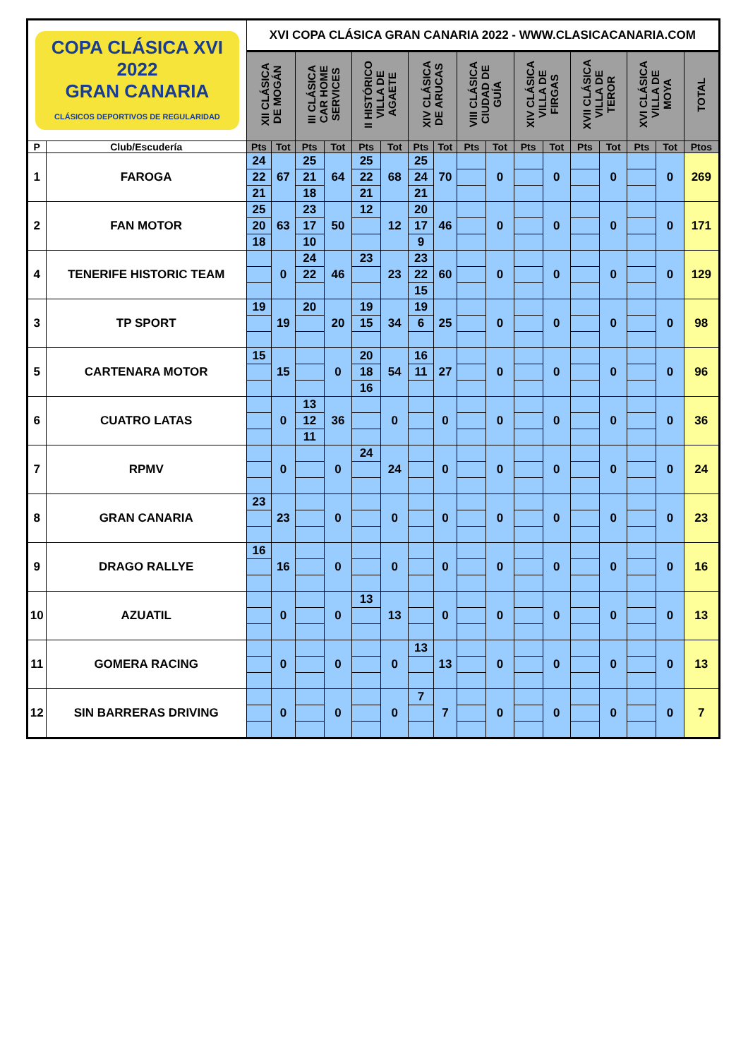| COPA CLÁSICA XVI 2022 GRAN CANARIA CLÁSICOS DEPORTIVOS DE REGULARIDAD | | XVI COPA CLÁSICA GRAN CANARIA 2022 - WWW.CLASICACANARIA.COM | | | | | | | | | | | | | | | | |
| | | XII CLÁSICA DE MOGÁN | | III CLÁSICA CAR HOME SERVICES | | II HISTÓRICO VILLA DE AGAETE | | XIV CLÁSICA DE ARUCAS | | VIII CLÁSICA CIUDAD DE GUÍA | | XIV CLÁSICA VILLA DE FIRGAS | | XVII CLÁSICA VILLA DE TEROR | | XVI CLÁSICA VILLA DE MOYA | | TOTAL |
| P | Club/Escudería | Pts | Tot | Pts | Tot | Pts | Tot | Pts | Tot | Pts | Tot | Pts | Tot | Pts | Tot | Pts | Tot | Ptos |
| 1 | FAROGA | 24 | 67 | 25 | 64 | 25 | 68 | 25 | 70 | | 0 | | 0 | | 0 | | 0 | 269 |
| | | 22 | | 21 | | 22 | | 24 | | | | | | | | | | |
| | | 21 | | 18 | | 21 | | 21 | | | | | | | | | | |
| 2 | FAN MOTOR | 25 | 63 | 23 | 50 | 12 | 12 | 20 | 46 | | 0 | | 0 | | 0 | | 0 | 171 |
| | | 20 | | 17 | | | | 17 | | | | | | | | | | |
| | | 18 | | 10 | | | | 9 | | | | | | | | | | |
| 4 | TENERIFE HISTORIC TEAM | | 0 | 24 | 46 | 23 | 23 | 23 | 60 | | 0 | | 0 | | 0 | | 0 | 129 |
| | | | | 22 | | | | 22 | | | | | | | | | | |
| | | | | | | | | 15 | | | | | | | | | | |
| 3 | TP SPORT | 19 | 19 | 20 | 20 | 19 | 34 | 19 | 25 | | 0 | | 0 | | 0 | | 0 | 98 |
| | | | | | | 15 | | 6 | | | | | | | | | | |
| 5 | CARTENARA MOTOR | 15 | 15 | | 0 | 20 | 54 | 16 | 27 | | 0 | | 0 | | 0 | | 0 | 96 |
| | | | | | | 18 | | 11 | | | | | | | | | | |
| | | | | | | 16 | | | | | | | | | | | | |
| 6 | CUATRO LATAS | | 0 | 13 | 36 | | 0 | | 0 | | 0 | | 0 | | 0 | | 0 | 36 |
| | | | | 12 | | | | | | | | | | | | | | |
| | | | | 11 | | | | | | | | | | | | | | |
| 7 | RPMV | | 0 | | 0 | 24 | 24 | | 0 | | 0 | | 0 | | 0 | | 0 | 24 |
| 8 | GRAN CANARIA | 23 | 23 | | 0 | | 0 | | 0 | | 0 | | 0 | | 0 | | 0 | 23 |
| 9 | DRAGO RALLYE | 16 | 16 | | 0 | | 0 | | 0 | | 0 | | 0 | | 0 | | 0 | 16 |
| 10 | AZUATIL | | 0 | | 0 | 13 | 13 | | 0 | | 0 | | 0 | | 0 | | 0 | 13 |
| 11 | GOMERA RACING | | 0 | | 0 | | 0 | 13 | 13 | | 0 | | 0 | | 0 | | 0 | 13 |
| 12 | SIN BARRERAS DRIVING | | 0 | | 0 | | 0 | 7 | 7 | | 0 | | 0 | | 0 | | 0 | 7 |